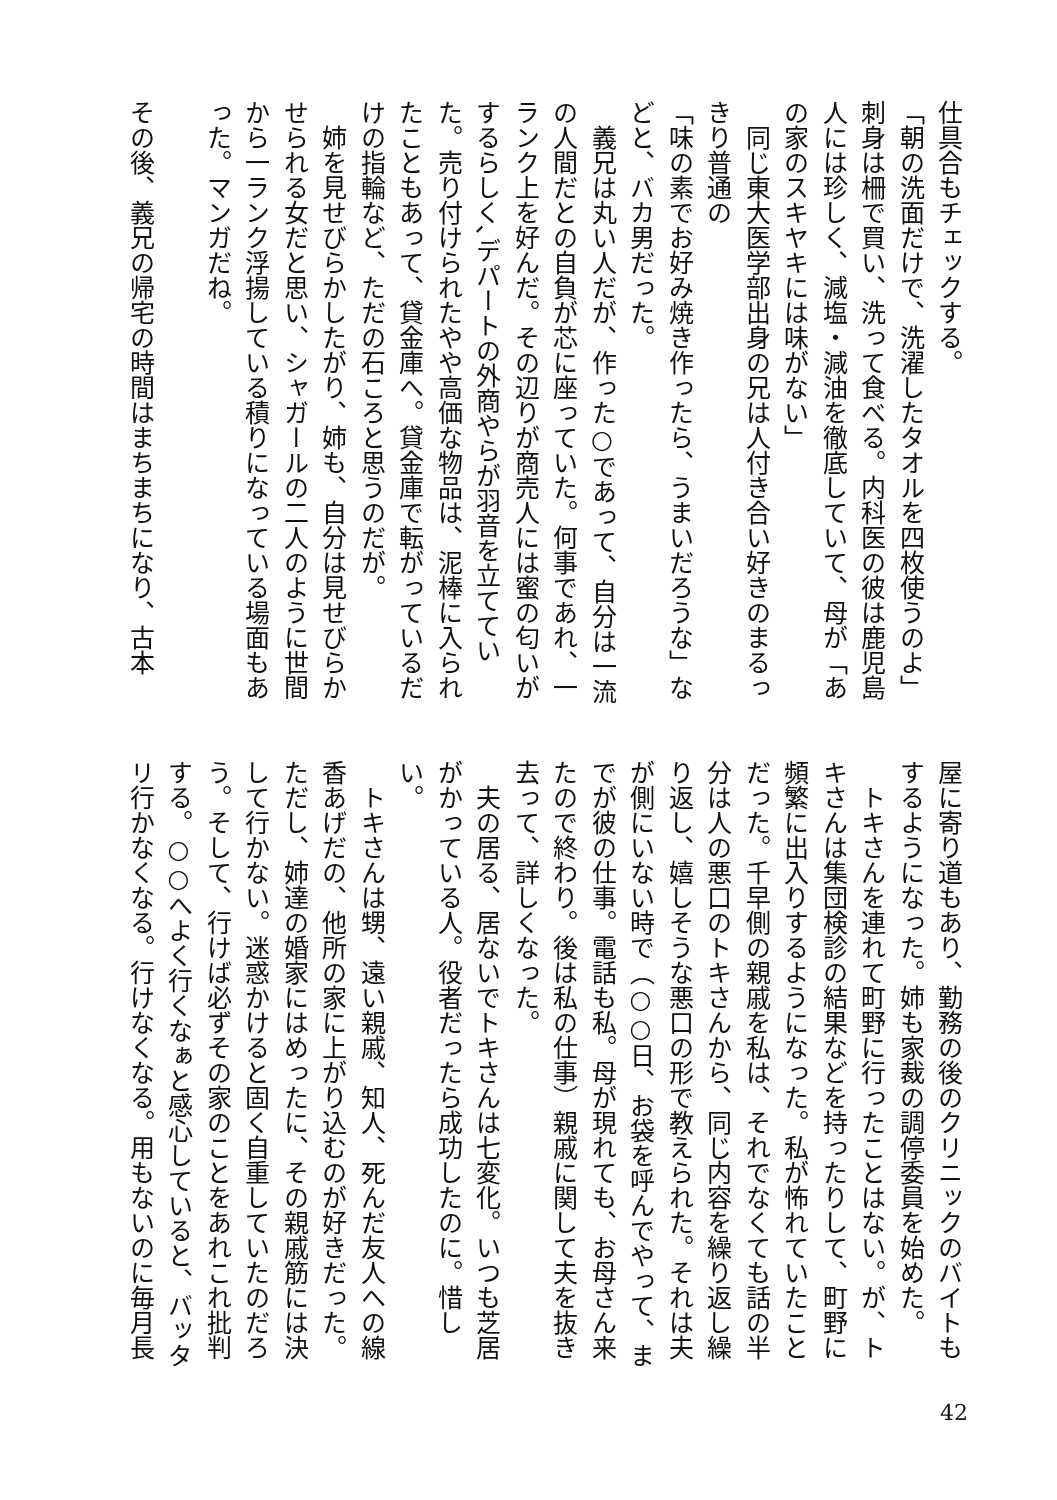仕具合もチェックする。
「朝の洗面だけで、洗濯したタオルを四枚使うのよ」刺身は柵で買い、洗って食べる。内科医の彼は鹿児島人には珍しく、減塩・減油を徹底していて、母が「あの家のスキヤキには味がない」
　同じ東大医学部出身の兄は人付き合い好きのまるっきり普通の
「味の素でお好み焼き作ったら、うまいだろうな」などと、バカ男だった。
　義兄は丸い人だが、作った○であって、自分は一流の人間だとの自負が芯に座っていた。何事であれ、一ランク上を好んだ。その辺りが商売人には蜜の匂いがするらしく､デパートの外商やらが羽音を立てていた。売り付けられたやや高価な物品は、泥棒に入られたこともあって、貸金庫へ。貸金庫で転がっているだけの指輪など、ただの石ころと思うのだが。
　姉を見せびらかしたがり、姉も、自分は見せびらかせられる女だと思い、シャガールの二人のように世間から一ランク浮揚している積りになっている場面もあった。マンガだね。
その後、義兄の帰宅の時間はまちまちになり、古本
屋に寄り道もあり、勤務の後のクリニックのバイトもするようになった。姉も家裁の調停委員を始めた。
　トキさんを連れて町野に行ったことはない。が、トキさんは集団検診の結果などを持ったりして、町野に頻繁に出入りするようになった。私が怖れていたことだった。千早側の親戚を私は、それでなくても話の半分は人の悪口のトキさんから、同じ内容を繰り返し繰り返し、嬉しそうな悪口の形で教えられた。それは夫が側にいない時で（○○日、お袋を呼んでやって、までが彼の仕事。電話も私。母が現れても、お母さん来たので終わり。後は私の仕事）親戚に関して夫を抜き去って、詳しくなった。
　夫の居る、居ないでトキさんは七変化。いつも芝居がかっている人。役者だったら成功したのに。惜しい。
　トキさんは甥、遠い親戚、知人、死んだ友人への線香あげだの、他所の家に上がり込むのが好きだった。ただし、姉達の婚家にはめったに、その親戚筋には決して行かない。迷惑かけると固く自重していたのだろう。そして、行けば必ずその家のことをあれこれ批判する。○○へよく行くなぁと感心していると、バッタリ行かなくなる。行けなくなる。用もないのに毎月長
42